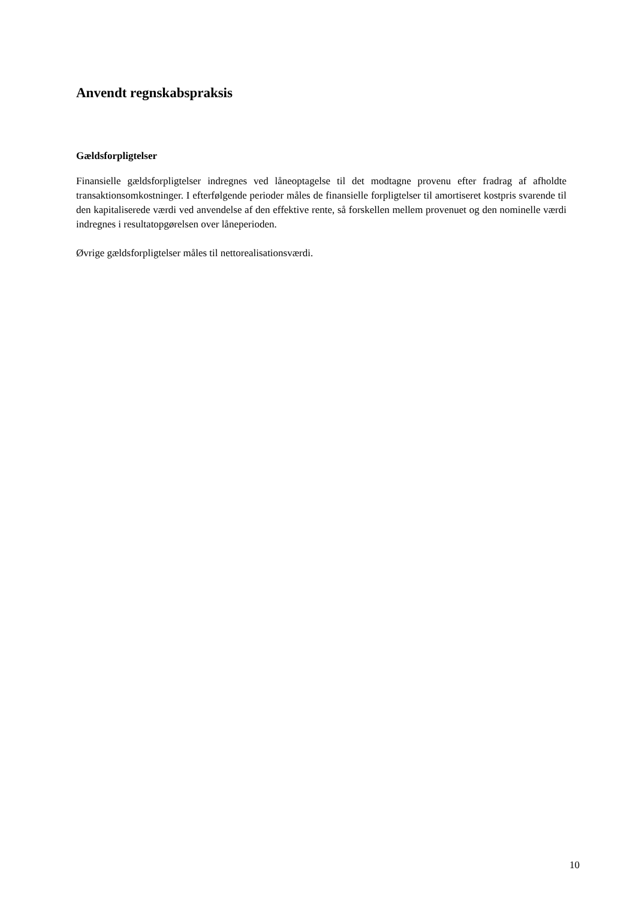Anvendt regnskabspraksis
Gældsforpligtelser
Finansielle gældsforpligtelser indregnes ved låneoptagelse til det modtagne provenu efter fradrag af afholdte transaktionsomkostninger. I efterfølgende perioder måles de finansielle forpligtelser til amortiseret kostpris svarende til den kapitaliserede værdi ved anvendelse af den effektive rente, så forskellen mellem provenuet og den nominelle værdi indregnes i resultatopgørelsen over låneperioden.
Øvrige gældsforpligtelser måles til nettorealisationsværdi.
10